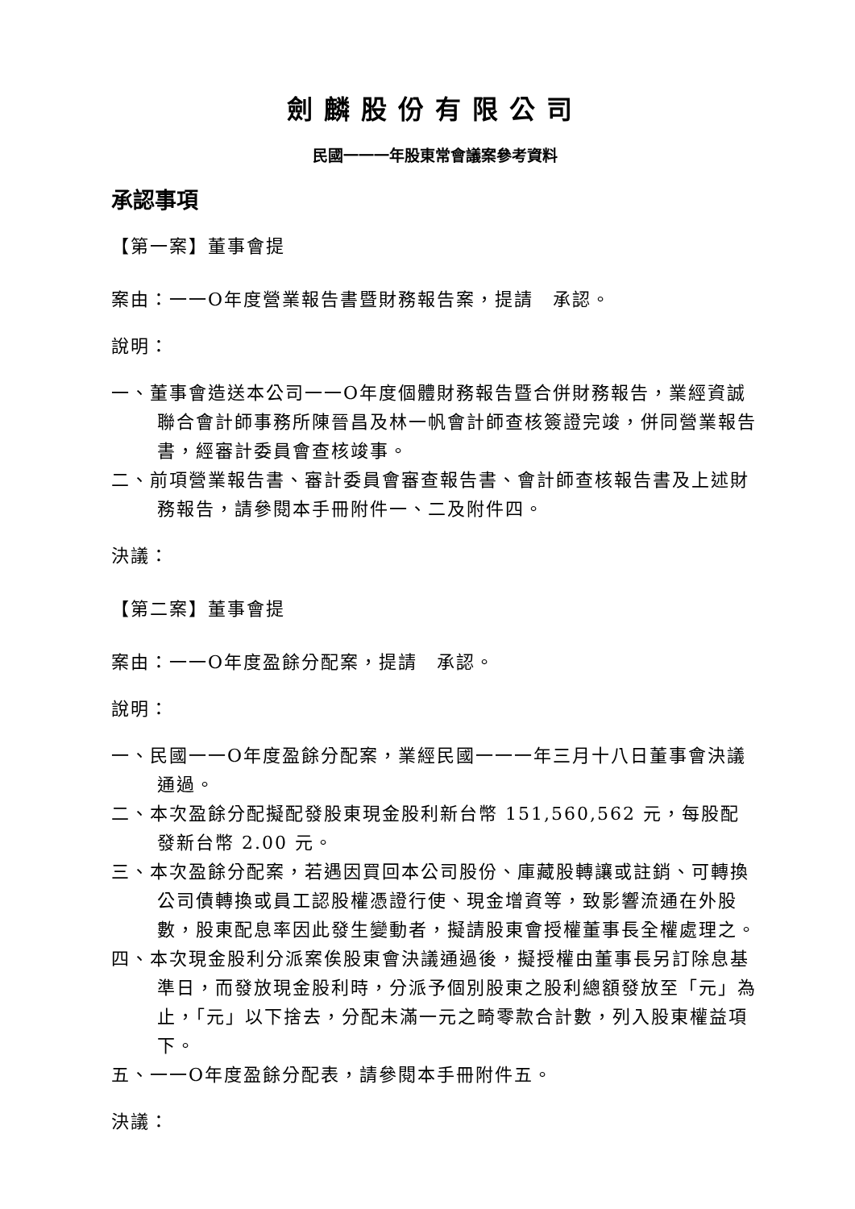劍麟股份有限公司
民國一一一年股東常會議案參考資料
承認事項
【第一案】董事會提
案由：一一O年度營業報告書暨財務報告案，提請　承認。
說明：
一、董事會造送本公司一一O年度個體財務報告暨合併財務報告，業經資誠聯合會計師事務所陳晉昌及林一帆會計師查核簽證完竣，併同營業報告書，經審計委員會查核竣事。
二、前項營業報告書、審計委員會審查報告書、會計師查核報告書及上述財務報告，請參閱本手冊附件一、二及附件四。
決議：
【第二案】董事會提
案由：一一O年度盈餘分配案，提請　承認。
說明：
一、民國一一O年度盈餘分配案，業經民國一一一年三月十八日董事會決議通過。
二、本次盈餘分配擬配發股東現金股利新台幣 151,560,562 元，每股配發新台幣 2.00 元。
三、本次盈餘分配案，若遇因買回本公司股份、庫藏股轉讓或註銷、可轉換公司債轉換或員工認股權憑證行使、現金增資等，致影響流通在外股數，股東配息率因此發生變動者，擬請股東會授權董事長全權處理之。
四、本次現金股利分派案俟股東會決議通過後，擬授權由董事長另訂除息基準日，而發放現金股利時，分派予個別股東之股利總額發放至「元」為止，「元」以下捨去，分配未滿一元之畸零款合計數，列入股東權益項下。
五、一一O年度盈餘分配表，請參閱本手冊附件五。
決議：